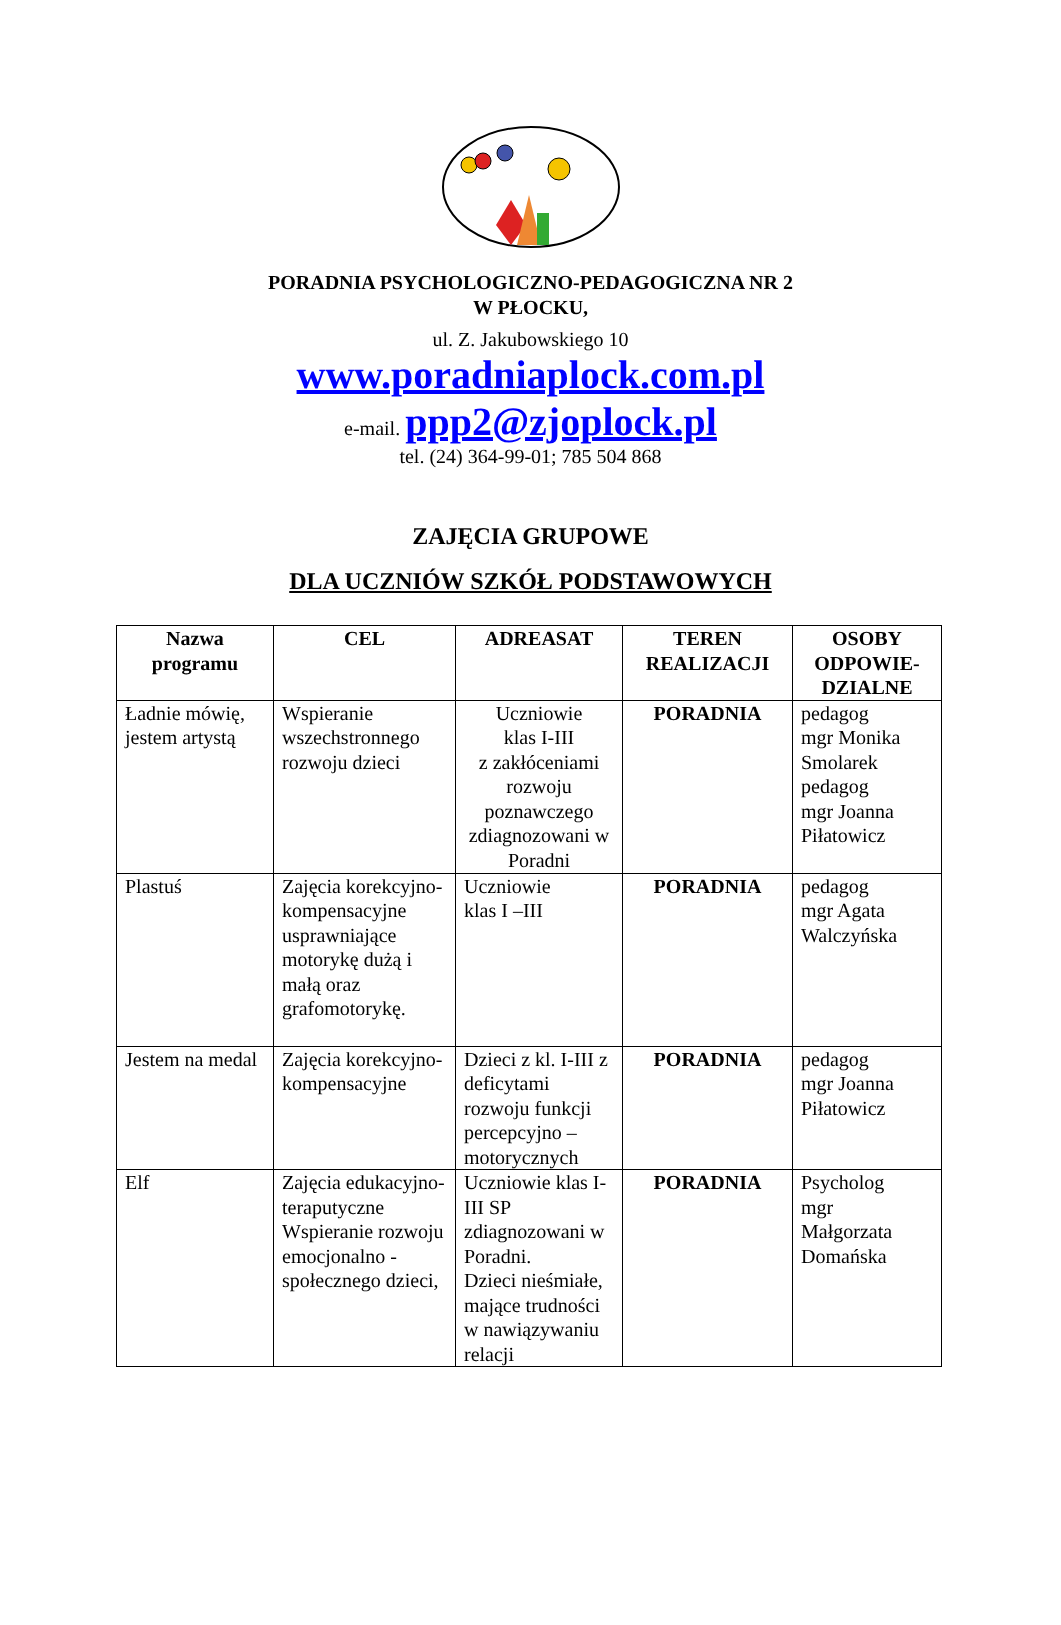PORADNIA PSYCHOLOGICZNO-PEDAGOGICZNA NR 2
W PŁOCKU,
ul. Z. Jakubowskiego 10
www.poradniaplock.com.pl
e-mail. ppp2@zjoplock.pl
tel. (24) 364-99-01; 785 504 868
ZAJĘCIA GRUPOWE
DLA UCZNIÓW SZKÓŁ PODSTAWOWYCH
| Nazwa programu | CEL | ADREASAT | TEREN REALIZACJI | OSOBY ODPOWIE-DZIALNE |
| --- | --- | --- | --- | --- |
| Ładnie mówię, jestem artystą | Wspieranie wszechstronnego rozwoju dzieci | Uczniowie klas I-III z zakłóceniami rozwoju poznawczego zdiagnozowani w Poradni | PORADNIA | pedagog mgr Monika Smolarek pedagog mgr Joanna Piłatowicz |
| Plastuś | Zajęcia korekcyjno-kompensacyjne usprawniające motorykę dużą i małą oraz grafomotorykę. | Uczniowie klas I –III | PORADNIA | pedagog mgr Agata Walczyńska |
| Jestem na medal | Zajęcia korekcyjno-kompensacyjne | Dzieci z kl. I-III z deficytami rozwoju funkcji percepcyjno – motorycznych | PORADNIA | pedagog mgr Joanna Piłatowicz |
| Elf | Zajęcia edukacyjno-teraputyczne Wspieranie rozwoju emocjonalno - społecznego dzieci, | Uczniowie klas I-III SP zdiagnozowani w Poradni. Dzieci nieśmiałe, mające trudności w nawiązywaniu relacji | PORADNIA | Psycholog mgr Małgorzata Domańska |